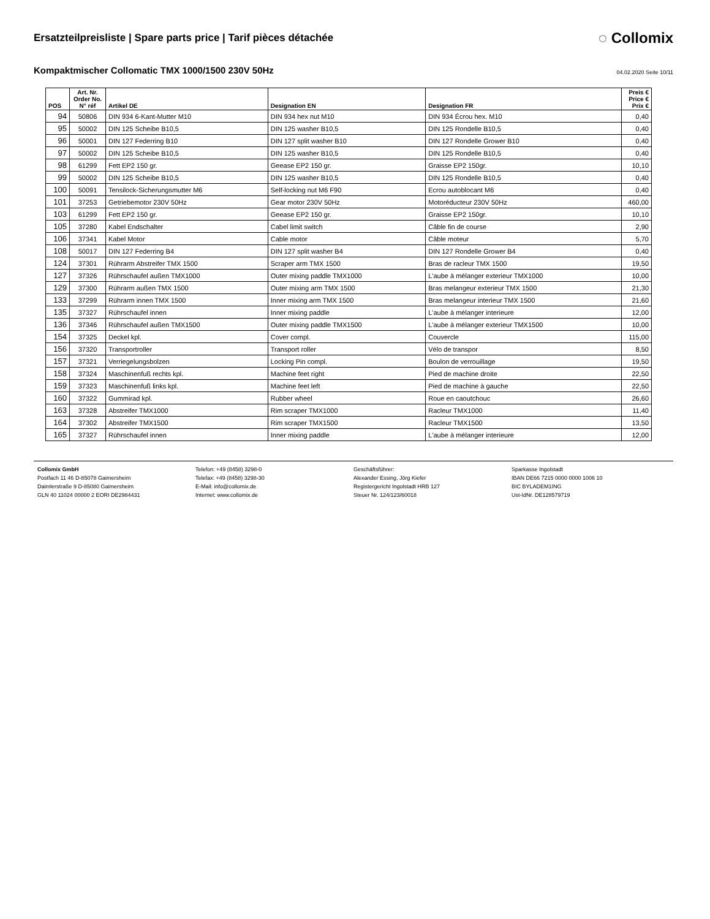Ersatzteilpreisliste | Spare parts price | Tarif pièces détachée
◌ Collomix
Kompaktmischer Collomatic TMX 1000/1500 230V 50Hz
04.02.2020 Seite 10/11
| POS | Art. Nr. Order No. N° réf | Artikel DE | Designation EN | Designation FR | Preis € Price € Prix € |
| --- | --- | --- | --- | --- | --- |
| 94 | 50806 | DIN 934 6-Kant-Mutter M10 | DIN 934 hex nut M10 | DIN 934 Écrou hex. M10 | 0,40 |
| 95 | 50002 | DIN 125 Scheibe B10,5 | DIN 125 washer B10,5 | DIN 125 Rondelle B10,5 | 0,40 |
| 96 | 50001 | DIN 127 Federring B10 | DIN 127 split washer B10 | DIN 127 Rondelle Grower B10 | 0,40 |
| 97 | 50002 | DIN 125 Scheibe B10,5 | DIN 125 washer B10,5 | DIN 125 Rondelle B10,5 | 0,40 |
| 98 | 61299 | Fett EP2 150 gr. | Geease EP2 150 gr. | Graisse EP2 150gr. | 10,10 |
| 99 | 50002 | DIN 125 Scheibe B10,5 | DIN 125 washer B10,5 | DIN 125 Rondelle B10,5 | 0,40 |
| 100 | 50091 | Tensilock-Sicherungsmutter M6 | Self-locking nut M6 F90 | Ecrou autoblocant M6 | 0,40 |
| 101 | 37253 | Getriebemotor 230V 50Hz | Gear motor 230V 50Hz | Motoréducteur 230V 50Hz | 460,00 |
| 103 | 61299 | Fett EP2 150 gr. | Geease EP2 150 gr. | Graisse EP2 150gr. | 10,10 |
| 105 | 37280 | Kabel Endschalter | Cabel limit switch | Câble fin de course | 2,90 |
| 106 | 37341 | Kabel Motor | Cable motor | Câble moteur | 5,70 |
| 108 | 50017 | DIN 127 Federring B4 | DIN 127 split washer B4 | DIN 127 Rondelle Grower B4 | 0,40 |
| 124 | 37301 | Rührarm Abstreifer TMX 1500 | Scraper arm TMX 1500 | Bras de racleur TMX 1500 | 19,50 |
| 127 | 37326 | Rührschaufel außen TMX1000 | Outer mixing paddle TMX1000 | L'aube à mélanger exterieur TMX1000 | 10,00 |
| 129 | 37300 | Rührarm außen TMX 1500 | Outer mixing arm TMX 1500 | Bras melangeur exterieur TMX 1500 | 21,30 |
| 133 | 37299 | Rührarm innen TMX 1500 | Inner mixing arm TMX 1500 | Bras melangeur interieur TMX 1500 | 21,60 |
| 135 | 37327 | Rührschaufel innen | Inner mixing paddle | L'aube à mélanger interieure | 12,00 |
| 136 | 37346 | Rührschaufel außen TMX1500 | Outer mixing paddle TMX1500 | L'aube à mélanger exterieur TMX1500 | 10,00 |
| 154 | 37325 | Deckel kpl. | Cover compl. | Couvercle | 115,00 |
| 156 | 37320 | Transportroller | Transport roller | Vélo de transpor | 8,50 |
| 157 | 37321 | Verriegelungsbolzen | Locking Pin compl. | Boulon de verrouillage | 19,50 |
| 158 | 37324 | Maschinenfuß rechts kpl. | Machine feet right | Pied de machine droite | 22,50 |
| 159 | 37323 | Maschinenfuß links kpl. | Machine feet left | Pied de machine à gauche | 22,50 |
| 160 | 37322 | Gummirad kpl. | Rubber wheel | Roue en caoutchouc | 26,60 |
| 163 | 37328 | Abstreifer TMX1000 | Rim scraper TMX1000 | Racleur TMX1000 | 11,40 |
| 164 | 37302 | Abstreifer TMX1500 | Rim scraper TMX1500 | Racleur TMX1500 | 13,50 |
| 165 | 37327 | Rührschaufel innen | Inner mixing paddle | L'aube à mélanger interieure | 12,00 |
Collomix GmbH
Postfach 11 46 D-85078 Gaimersheim
Daimlerstraße 9 D-85080 Gaimersheim
GLN 40 11024 00000 2 EORI DE2984431
Telefon: +49 (8458) 3298-0
Telefax: +49 (8458) 3298-30
E-Mail: info@collomix.de
Internet: www.collomix.de
Geschäftsführer:
Alexander Essing, Jörg Kiefer
Registergericht Ingolstadt HRB 127
Steuer Nr. 124/123/60018
Sparkasse Ingolstadt
IBAN DE66 7215 0000 0000 1006 10
BIC BYLADEM1ING
Ust-IdNr. DE128579719